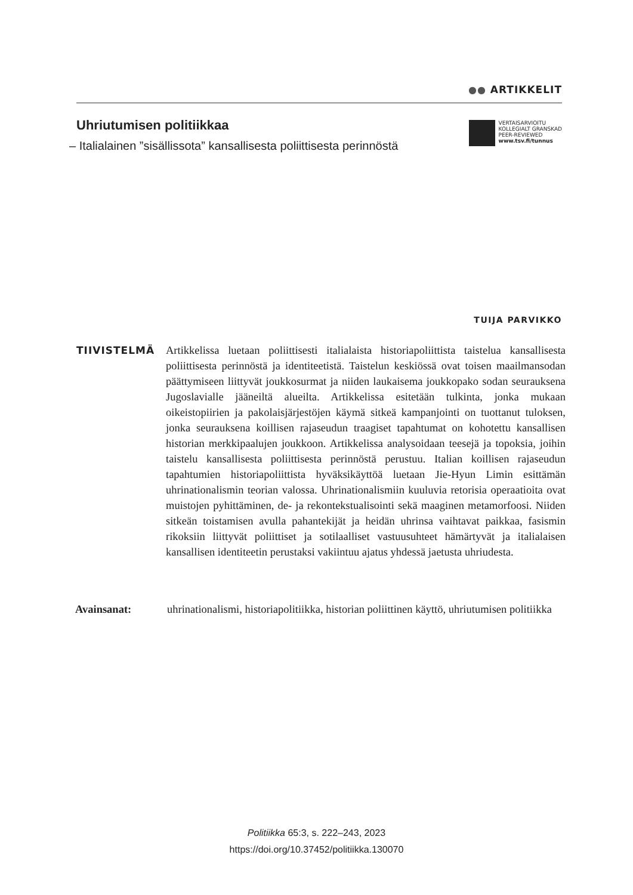●● ARTIKKELIT
Uhriutumisen politiikkaa
– Italialainen ”sisällissota” kansallisesta poliittisesta perinnöstä
VERTAISARVIOITU
KOLLEGIALT GRANSKAD
PEER-REVIEWED
www.tsv.fi/tunnus
TUIJA PARVIKKO
TIIVISTELMÄ
Artikkelissa luetaan poliittisesti italialaista historiapoliittista taistelua kansallisesta poliittisesta perinnöstä ja identiteetistä. Taistelun keskiössä ovat toisen maailmansodan päättymiseen liittyvät joukkosurmat ja niiden laukaisema joukkopako sodan seurauksena Jugoslavialle jääneiltä alueilta. Artikkelissa esitetään tulkinta, jonka mukaan oikeistopiirien ja pakolaisjärjestöjen käymä sitkeä kampanjointi on tuottanut tuloksen, jonka seurauksena koillisen rajaseudun traagiset tapahtumat on kohotettu kansallisen historian merkkipaalujen joukkoon. Artikkelissa analysoidaan teesejä ja topoksia, joihin taistelu kansallisesta poliittisesta perinnöstä perustuu. Italian koillisen rajaseudun tapahtumien historiapoliittista hyväksikäyttöä luetaan Jie-Hyun Limin esittämän uhrinationalismin teorian valossa. Uhrinationalismiin kuuluvia retorisia operaatioita ovat muistojen pyhittäminen, de- ja rekontekstualisointi sekä maaginen metamorfoosi. Niiden sitkeän toistamisen avulla pahantekijät ja heidän uhrinsa vaihtavat paikkaa, fasismin rikoksiin liittyvät poliittiset ja sotilaalliset vastuusuhteet hämärtyvät ja italialaisen kansallisen identiteetin perustaksi vakiintuu ajatus yhdessä jaetusta uhriudesta.
Avainsanat: uhrinationalismi, historiapolitiikka, historian poliittinen käyttö, uhriutumisen politiikka
Politiikka 65:3, s. 222–243, 2023
https://doi.org/10.37452/politiikka.130070